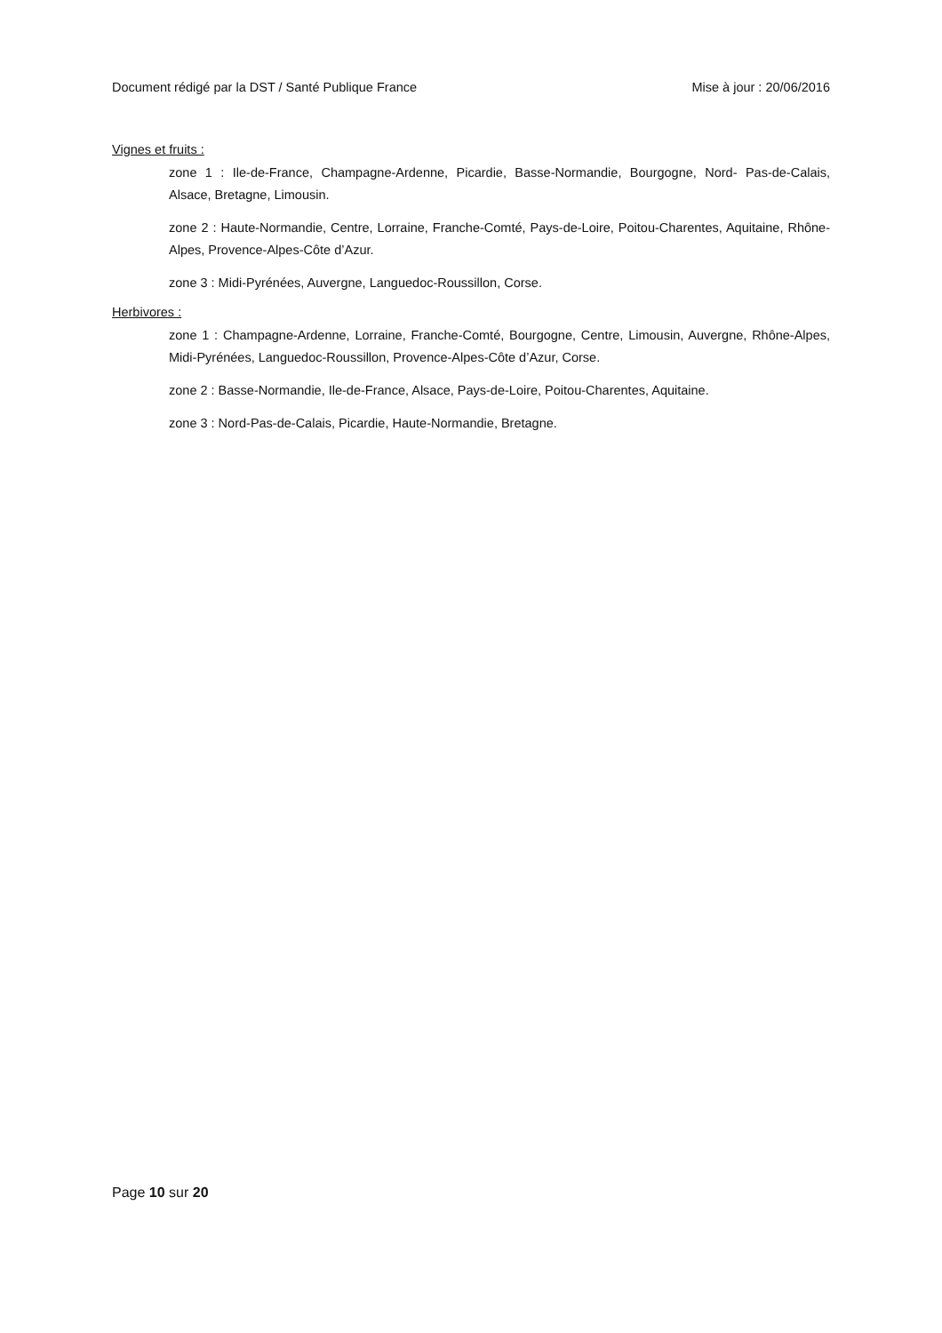Document rédigé par la DST / Santé Publique France Mise à jour : 20/06/2016
Vignes et fruits :
zone 1 : Ile-de-France, Champagne-Ardenne, Picardie, Basse-Normandie, Bourgogne, Nord- Pas-de-Calais, Alsace, Bretagne, Limousin.
zone 2 : Haute-Normandie, Centre, Lorraine, Franche-Comté, Pays-de-Loire, Poitou-Charentes, Aquitaine, Rhône-Alpes, Provence-Alpes-Côte d’Azur.
zone 3 : Midi-Pyrénées, Auvergne, Languedoc-Roussillon, Corse.
Herbivores :
zone 1 : Champagne-Ardenne, Lorraine, Franche-Comté, Bourgogne, Centre, Limousin, Auvergne, Rhône-Alpes, Midi-Pyrénées, Languedoc-Roussillon, Provence-Alpes-Côte d’Azur, Corse.
zone 2 : Basse-Normandie, Ile-de-France, Alsace, Pays-de-Loire, Poitou-Charentes, Aquitaine.
zone 3 : Nord-Pas-de-Calais, Picardie, Haute-Normandie, Bretagne.
Page 10 sur 20